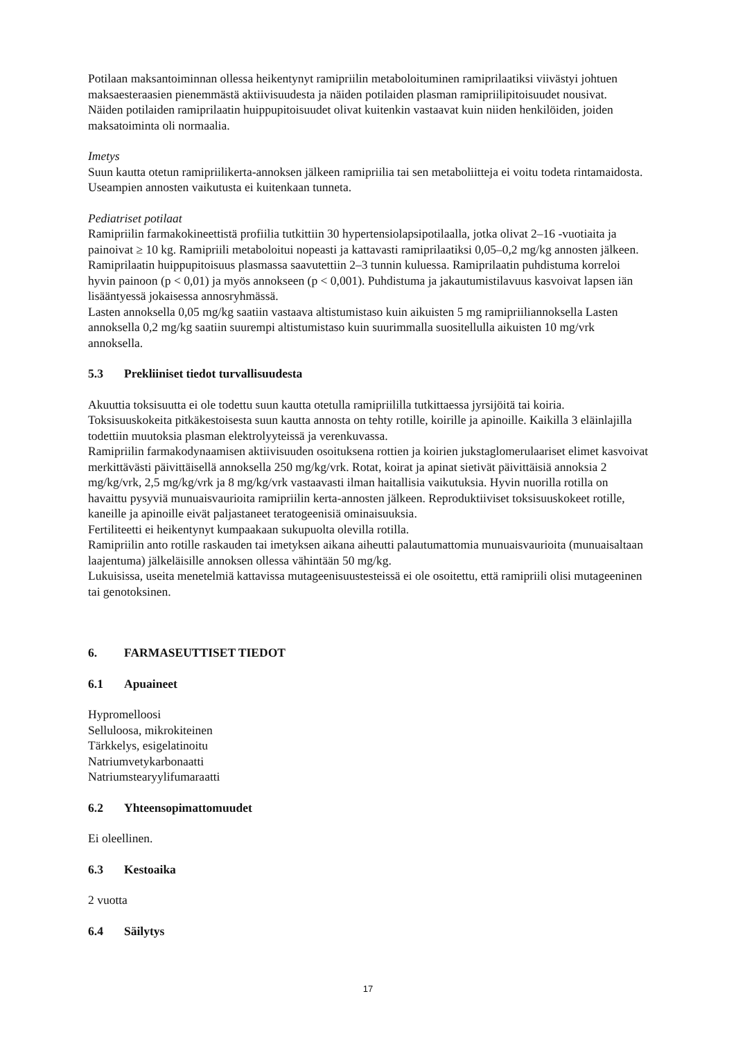Potilaan maksantoiminnan ollessa heikentynyt ramipriilin metaboloituminen ramiprilaatiksi viivästyi johtuen maksaesteraasien pienemmästä aktiivisuudesta ja näiden potilaiden plasman ramipriilipitoisuudet nousivat.
Näiden potilaiden ramiprilaatin huippupitoisuudet olivat kuitenkin vastaavat kuin niiden henkilöiden, joiden maksatoiminta oli normaalia.
Imetys
Suun kautta otetun ramipriilikerta-annoksen jälkeen ramipriilia tai sen metaboliitteja ei voitu todeta rintamaidosta. Useampien annosten vaikutusta ei kuitenkaan tunneta.
Pediatriset potilaat
Ramipriilin farmakokineettistä profiilia tutkittiin 30 hypertensiolapsipotilaalla, jotka olivat 2–16 -vuotiaita ja painoivat ≥ 10 kg. Ramipriili metaboloitui nopeasti ja kattavasti ramiprilaatiksi 0,05–0,2 mg/kg annosten jälkeen. Ramiprilaatin huippupitoisuus plasmassa saavutettiin 2–3 tunnin kuluessa. Ramiprilaatin puhdistuma korreloi hyvin painoon (p < 0,01) ja myös annokseen (p < 0,001). Puhdistuma ja jakautumistilavuus kasvoivat lapsen iän lisääntyessä jokaisessa annosryhmässä.
Lasten annoksella 0,05 mg/kg saatiin vastaava altistumistaso kuin aikuisten 5 mg ramipriiliannoksella Lasten annoksella 0,2 mg/kg saatiin suurempi altistumistaso kuin suurimmalla suositellulla aikuisten 10 mg/vrk annoksella.
5.3 Prekliiniset tiedot turvallisuudesta
Akuuttia toksisuutta ei ole todettu suun kautta otetulla ramipriililla tutkittaessa jyrsijöitä tai koiria. Toksisuuskokeita pitkäkestoisesta suun kautta annosta on tehty rotille, koirille ja apinoille. Kaikilla 3 eläinlajilla todettiin muutoksia plasman elektrolyyteissä ja verenkuvassa.
Ramipriilin farmakodynaamisen aktiivisuuden osoituksena rottien ja koirien jukstaglomerulaariset elimet kasvoivat merkittävästi päivittäisellä annoksella 250 mg/kg/vrk. Rotat, koirat ja apinat sietivät päivittäisiä annoksia 2 mg/kg/vrk, 2,5 mg/kg/vrk ja 8 mg/kg/vrk vastaavasti ilman haitallisia vaikutuksia. Hyvin nuorilla rotilla on havaittu pysyviä munuaisvaurioita ramipriilin kerta-annosten jälkeen. Reproduktiiviset toksisuuskokeet rotille, kaneille ja apinoille eivät paljastaneet teratogeenisiä ominaisuuksia.
Fertiliteetti ei heikentynyt kumpaakaan sukupuolta olevilla rotilla.
Ramipriilin anto rotille raskauden tai imetyksen aikana aiheutti palautumattomia munuaisvaurioita (munuaisaltaan laajentuma) jälkeläisille annoksen ollessa vähintään 50 mg/kg.
Lukuisissa, useita menetelmiä kattavissa mutageenisuustesteissä ei ole osoitettu, että ramipriili olisi mutageeninen tai genotoksinen.
6. FARMASEUTTISET TIEDOT
6.1 Apuaineet
Hypromelloosi
Selluloosa, mikrokiteinen
Tärkkelys, esigelatinoitu
Natriumvetykarbonaatti
Natriumstearyylifumaraatti
6.2 Yhteensopimattomuudet
Ei oleellinen.
6.3 Kestoaika
2 vuotta
6.4 Säilytys
17